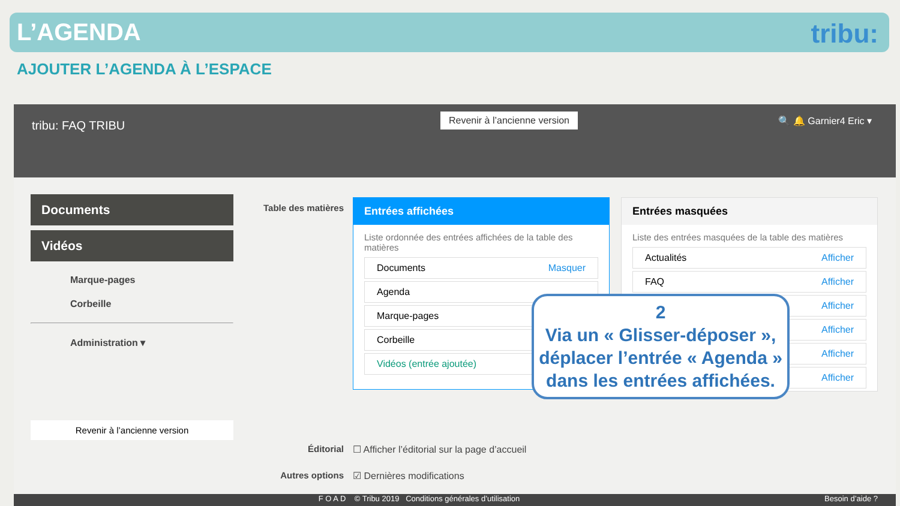L’AGENDA
tribu:
AJOUTER L’AGENDA À L’ESPACE
tribu: FAQ TRIBU
Revenir à l’ancienne version 🔍 🔔 Garnier4 Eric ▾
Documents
Vidéos
Marque-pages
Corbeille
Administration ▾
Revenir à l’ancienne version
Table des matières
Entrées affichées
Liste ordonnée des entrées affichées de la table des matières
Documents Masquer
Agenda
Marque-pages
Corbeille
Vidéos (entrée ajoutée)
Entrées masquées
Liste des entrées masquées de la table des matières
Actualités Afficher
FAQ Afficher
Afficher
Afficher
Afficher
Afficher
Éditorial
☐ Afficher l’éditorial sur la page d’accueil
Autres options ☑ Dernières modifications
F O A D © Tribu 2019 Conditions générales d’utilisation Besoin d’aide ?
2
Via un « Glisser-déposer », déplacer l’entrée « Agenda » dans les entrées affichées.